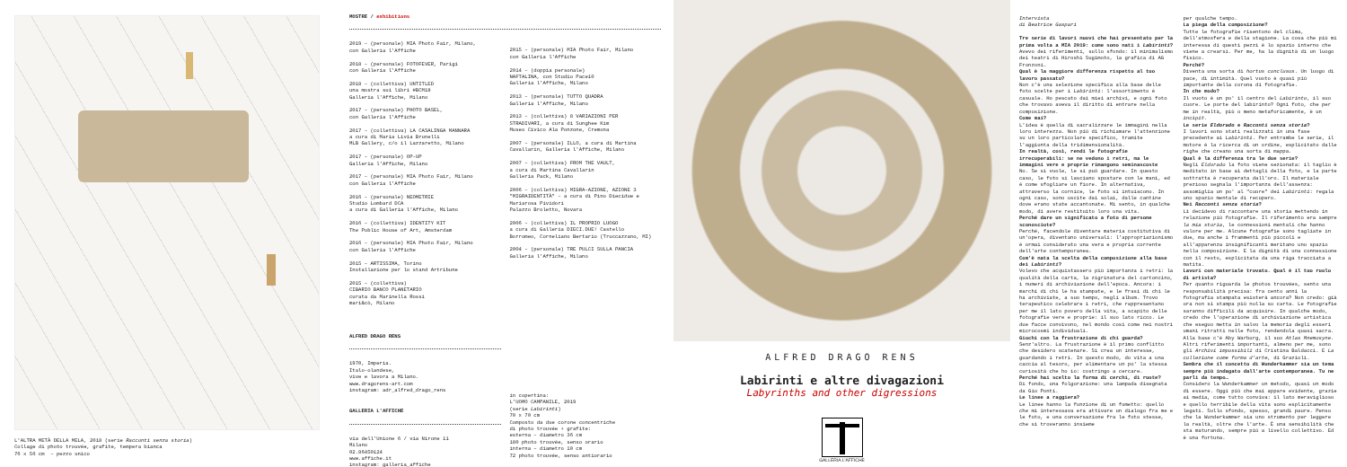L'ALTRA METÀ DELLA MELA, 2018 (serie Racconti senza storia)
Collage di photo trouvée, grafite, tempera bianca
76 x 56 cm – pezzo unico
MOSTRE / exhibitions
2019 – (personale) MIA Photo Fair, Milano,
con Galleria l'Affiche
2018 – (personale) FOTOFEVER, Parigi
con Galleria l'Affiche
2018 – (collettiva) UNTITLED
una mostra sui libri #BCM18
Galleria l'Affiche, Milano
2017 – (personale) PHOTO BASEL,
con Galleria l'Affiche
2017 – (collettiva) LA CASALINGA MANNARA
a cura di Maria Livia Brunelli
MLB Gallery, c/o il Lazzaretto, Milano
2017 – (personale) OP-UP
Galleria l'Affiche, Milano
2017 – (personale) MIA Photo Fair, Milano
con Galleria l'Affiche
2016 – (personale) NEOMETRIE
Studio Lombard DCA
a cura di Galleria l'Affiche, Milano
2016 – (collettiva) IDENTITY KIT
The Public House of Art, Amsterdam
2016 – (personale) MIA Photo Fair, Milano
con Galleria l'Affiche
2015 – ARTISSIMA, Torino
Installazione per lo stand Artribune
2015 – (collettiva)
CIBARIO BANCO PLANETARIO
curata da Marinella Rossi
mari&cò, Milano
2015 – (personale) MIA Photo Fair, Milano
con Galleria l'Affiche
2014 – (doppia personale)
NAFTALINA, con Studio Pace10
Galleria l'Affiche, Milano
2013 – (personale) TUTTO QUADRA
Galleria l'Affiche, Milano
2013 – (collettiva) 8 VARIAZIONI PER
STRADIVARI, a cura di Sunghee Kim
Museo Civico Ala Ponzone, Cremona
2007 – (personale) ILLO, a cura di Martina
Cavallarin, Galleria l'Affiche, Milano
2007 – (collettiva) FROM THE VAULT,
a cura di Martina Cavallarin
Galleria Pack, Milano
2006 – (collettiva) MIGRA-AZIONE, AZIONE 3
"MIGRAIDENTITÀ" – a cura di Pino Diecidue e
Mariarosa Pividori
Palazzo Broletto, Novara
2006 – (collettiva) IL PROPRIO LUOGO
a cura di Galleria DIECI.DUE! Castello
Borromeo, Corneliano Bertario (Truccazzano, MI)
2004 – (personale) TRE PULCI SULLA PANCIA
Galleria l'Affiche, Milano
ALFRED DRAGO RENS
1970, Imperia.
Italo-olandese,
vive e lavora a Milano.
www.dragorens-art.com
instagram: adr_alfred_drago_rens
GALLERIA L'AFFICHE
via dell'Unione 6 / via Nirone 11
Milano
02.86450124
www.affiche.it
instagram: galleria_affiche
in copertina:
L'UOMO CAMPANILE, 2019
(serie Labirinti)
70 x 70 cm
Composto da due corone concentriche
di photo trouvée + grafite:
esterna – diametro 36 cm
180 photo trouvée, senso orario
interna – diametro 10 cm
72 photo trouvée, senso antiorario
ALFRED DRAGO RENS
Labirinti e altre divagazioni
Labyrinths and other digressions
GALLERIA L'AFFICHE
Intervista
di Beatrice Gaspari
Tre serie di lavori nuovi che hai presentato per la prima volta a MIA 2019: come sono nati i Labirinti?
Avevo dei riferimenti, sullo sfondo: il minimalismo dei teatri di Hiroshi Sugimoto, la grafica di AG Fronzoni…
Qual è la maggiore differenza rispetto al tuo lavoro passato?
Non c'è una selezione specifica alla base delle foto scelte per i Labirinti: l'assortimento è casuale. Ho pescato dai miei archivi, e ogni foto che trovavo aveva il diritto di entrare nella composizione.
Come mai?
L'idea è quella di sacralizzare le immagini nella loro interezza. Non più di richiamare l'attenzione su un loro particolare specifico, tramite l'aggiunta della tridimensionalità.
In realtà, così, rendi le fotografie irrecuperabili: se ne vedono i retri, ma le immagini vere e proprie rimangono seminascoste
No. Se si vuole, le si può guardare. In questo caso, le foto si lasciano spostare con le mani, ed è come sfogliare un fiore. In alternativa, attraverso la cornice, le foto si intuiscono. In ogni caso, sono uscite dai solai, dalle cantine dove erano state accantonate. Mi sento, in qualche modo, di avere restituito loro una vita.
Perché dare un significato a foto di persone sconosciute?
Perché, facendole diventare materia costitutiva di un'opera, diventano universali: l'appropriazionismo è ormai considerato una vera e propria corrente dell'arte contemporanea.
Com'è nata la scelta della composizione alla base dei Labirinti?
Volevo che acquistassero più importanza i retri: la qualità della carta, la zigrinatura del cartoncino, i numeri di archiviazione dell'epoca. Ancora: i marchi di chi le ha stampate, e le frasi di chi le ha archiviate, a suo tempo, negli album. Trovo terapeutico celebrare i retri, che rappresentano per me il lato povero della vita, a scapito delle fotografie vere e proprie: il suo lato ricco. Le due facce convivono, nel mondo così come nei nostri microcosmi individuali.
Giochi con la frustrazione di chi guarda?
Senz'altro. La frustrazione è il primo conflitto che desidero scatenare. Si crea un interesse, guardando i retri. In questo modo, do vita a una caccia al tesoro, per alimentare un po' la stessa curiosità che ho io: costringo a cercare.
Perché hai scelto la forma di cerchi, di ruote?
Di fondo, una folgorazione: una lampada disegnata da Gio Ponti.
Le linee a raggiera?
Le linee hanno la funzione di un fumetto: quello che mi interessava era attivare un dialogo fra me e le foto, e una conversazione fra le foto stesse, che si troveranno insieme
per qualche tempo.
La piega della composizione?
Tutte le fotografie risentono del clima, dell'atmosfera e della stagione. La cosa che più mi interessa di questi pezzi è lo spazio interno che viene a crearsi. Per me, ha la dignità di un luogo fisico.
Perché?
Diventa una sorta di hortus conclusus. Un luogo di pace, di intimità. Quel vuoto è quasi più importante della corona di fotografie.
In che modo?
Il vuoto è un po' il centro del Labirinto, il suo cuore. Le porte del labirinto? Ogni foto, che per me in realtà, più o meno metaforicamente, è un incipit.
Le serie Eldorado e Racconti senza storia?
I lavori sono stati realizzati in una fase precedente ai Labirinti. Per entrambe le serie, il motore è la ricerca di un ordine, esplicitato dalle righe che creano una sorta di mappa.
Qual è la differenza tra le due serie?
Negli Eldorado la foto viene sezionata: il taglio è meditato in base ai dettagli della foto, e la parte sottratta è recuperata dall'oro. Il materiale prezioso segnala l'importanza dell'assenza: assomiglia un po' al "cuore" dei Labirinti: regala uno spazio mentale di recupero.
Nei Racconti senza storia?
Lì decidevo di raccontare una storia mettendo in relazione più fotografie. Il riferimento era sempre la mia storia, le connessioni mentali che hanno valore per me. Alcune fotografie sono tagliate in due, ma anche i frammenti più piccoli e all'apparenza insignificanti meritano uno spazio nella composizione. E la dignità di una connessione con il resto, esplicitata da una riga tracciata a matita.
Lavori con materiale trovato. Qual è il tuo ruolo di artista?
Per quanto riguarda le photos trouvées, sento una responsabilità precisa: fra cento anni la fotografia stampata esisterà ancora? Non credo: già ora non si stampa più nulla su carta. Le fotografie saranno difficili da acquisire. In qualche modo, credo che l'operazione di archiviazione artistica che eseguo metta in salvo la memoria degli esseri umani ritratti nelle foto, rendendola quasi sacra. Alla base c'è Aby Warburg, il suo Atlas Mnemosyne. Altri riferimenti importanti, almeno per me, sono gli Archivi impossibili di Cristina Baldacci. E La collezione come forma d'arte, di Graziolì.
Sembra che il concetto di Wunderkammer sia un tema sempre più indagato dall'arte contemporanea. Tu ne parli da tempo…
Considero la Wunderkammer un metodo, quasi un modo di essere. Oggi più che mai appare evidente, grazie ai media, come tutto conviva: il lato meraviglioso e quello terribile della vita sono esplicitamente legati. Sullo sfondo, spesso, grandi paure. Penso che la Wunderkammer sia uno strumento per leggere la realtà, oltre che l'arte. È una sensibilità che sta maturando, sempre più a livello collettivo. Ed è una fortuna.